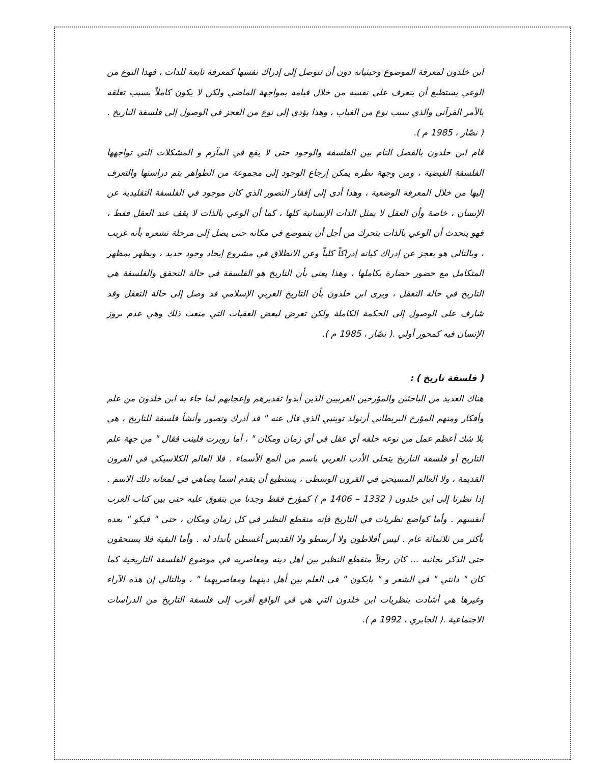ابن خلدون لمعرفة الموضوع وحيثياته دون أن تتوصل إلى إدراك نفسها كمعرفة تابعة للذات ، فهذا النوع من الوعي يستطيع أن يتعرف على نفسه من خلال قيامه بمواجهة الماضي ولكن لا يكون كاملاً بسبب تعلقه بالأمر القرآني والذي سبب نوع من الغياب ، وهذا يؤدي إلى نوع من العجز في الوصول إلى فلسفة التاريخ .( نصّار ، 1985 م ).
قام ابن خلدون بالفصل التام بين الفلسفة والوجود حتى لا يقع في المآزم و المشكلات التي تواجهها الفلسفة الفيضية ، ومن وجهة نظره يمكن إرجاع الوجود إلى مجموعة من الظواهر يتم دراستها والتعرف إليها من خلال المعرفة الوضعية ، وهذا أدى إلى إفقار التصور الذي كان موجود في الفلسفة التقليدية عن الإنسان ، خاصة وأن العقل لا يمثل الذات الإنسانية كلها ، كما أن الوعي بالذات لا يقف عند العقل فقط ، فهو يتحدث أن الوعي بالذات يتحرك من أجل أن يتموضع في مكانه حتى يصل إلى مرحلة تشعره بأنه غريب ، وبالتالي هو يعجز عن إدراك كيانه إدراكاً كلياً وعن الانطلاق في مشروع إيجاد وجود جديد ، ويظهر بمظهر المتكامل مع حضور حضارة بكاملها ، وهذا يعني بأن التاريخ هو الفلسفة في حالة التحقق والفلسفة هي التاريخ في حالة التعقل ، ويرى ابن خلدون بأن التاريخ العربي الإسلامي قد وصل إلى حالة التعقل وقد شارف على الوصول إلى الحكمة الكاملة ولكن تعرض لبعض العقبات التي منعت ذلك وهي عدم بروز الإنسان فيه كمحور أولي .( نصّار ، 1985 م ).
( فلسفة تاريخ ) :
هناك العديد من الباحثين والمؤرخين الغربيين الذين أبدوا تقديرهم وإعجابهم لما جاء به ابن خلدون من علم وأفكار ومنهم المؤرخ البريطاني أرنولد توينبي الذي قال عنه " قد أدرك وتصور وأنشأ فلسفة للتاريخ ، هي بلا شك أعظم عمل من نوعه خلقه أي عقل في أي زمان ومكان " ، أما روبرت فلينت فقال " من جهة علم التاريخ أو فلسفة التاريخ يتحلى الأدب العربي باسم من ألمع الأسماء . فلا العالم الكلاسيكي في القرون القديمة ، ولا العالم المسيحي في القرون الوسطى ، يستطيع أن يقدم اسما يضاهي في لمعانه ذلك الاسم . إذا نظرنا إلى ابن خلدون ( 1332 – 1406 م ) كمؤرخ فقط وجدنا من يتفوق عليه حتى بين كتاب العرب أنفسهم . وأما كواضع نظريات في التاريخ فإنه منقطع النظير في كل زمان ومكان ، حتى " فيكو " بعده بأكثر من ثلاثمائة عام . ليس أفلاطون ولا أرسطو ولا القديس أغسطن بأنداد له . وأما البقية فلا يستحقون حتى الذكر بجانبه ... كان رجلاً منقطع النظير بين أهل دينه ومعاصريه في موضوع الفلسفة التاريخية كما كان " دانتي " في الشعر و " بايكون " في العلم بين أهل دينهما ومعاصريهما " ، وبالتالي إن هذه الآراء وغيرها هي أشادت بنظريات ابن خلدون التي هي في الواقع أقرب إلى فلسفة التاريخ من الدراسات الاجتماعية .( الجابري ، 1992 م ).